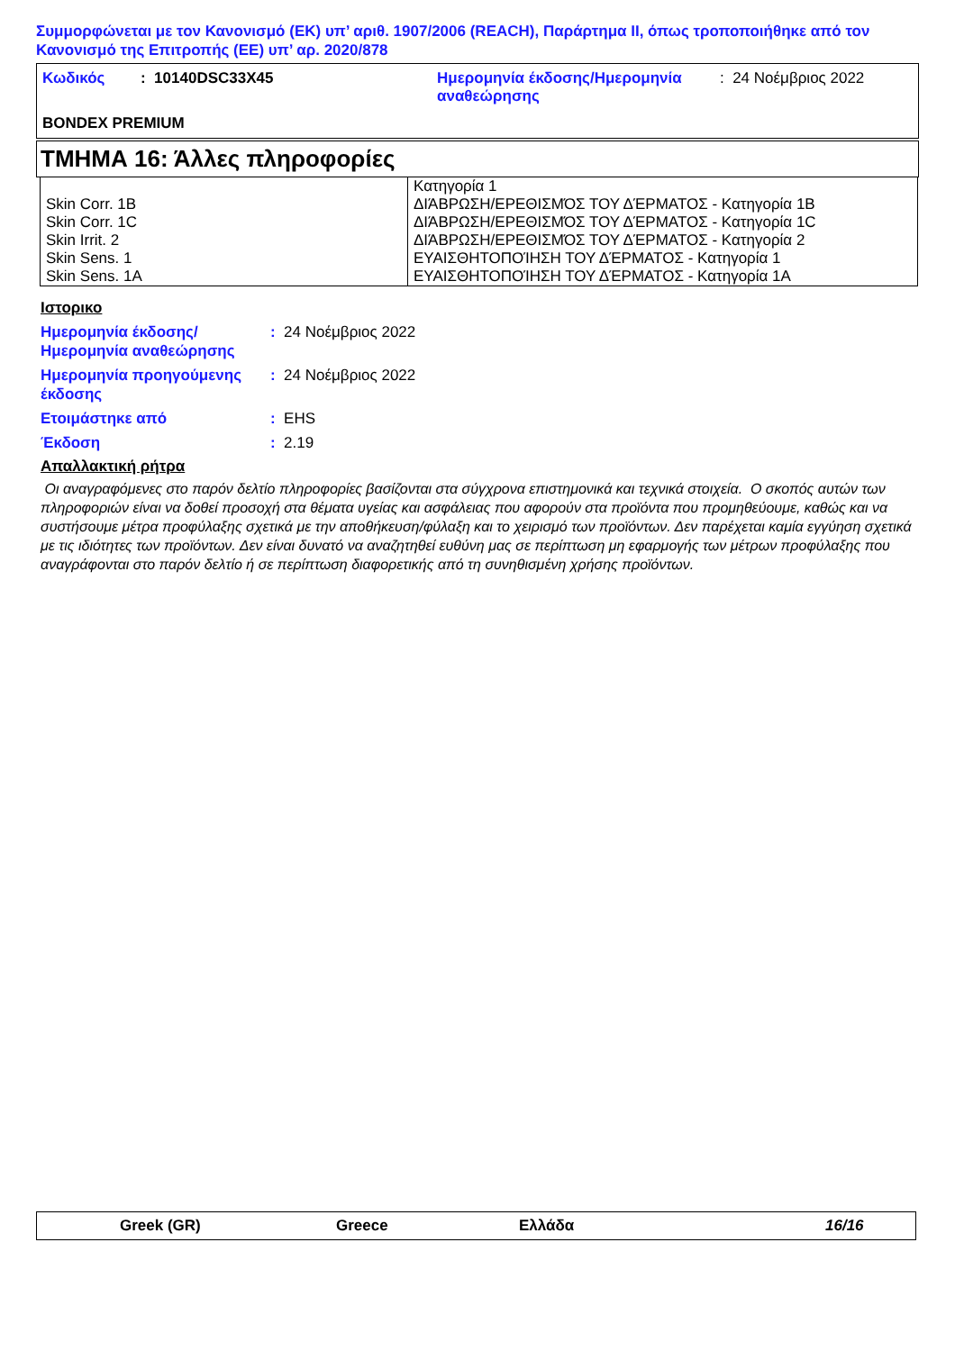Συμμορφώνεται με τον Κανονισμό (ΕΚ) υπ’ αριθ. 1907/2006 (REACH), Παράρτημα II, όπως τροποποιήθηκε από τον Κανονισμό της Επιτροπής (ΕΕ) υπ’ αρ. 2020/878
| Κωδικός | : 10140DSC33X45 | Ημερομηνία έκδοσης/Ημερομηνία αναθεώρησης | : 24 Νοέμβριος 2022 |
| BONDEX PREMIUM | | | |
ΤΜΗΜΑ 16: Άλλες πληροφορίες
| Skin Corr. 1B Skin Corr. 1C Skin Irrit. 2 Skin Sens. 1 Skin Sens. 1A | Κατηγορία 1 ΔΙΆΒΡΩΣΗ/ΕΡΕΘΙΣΜΌΣ ΤΟΥ ΔΈΡΜΑΤΟΣ - Κατηγορία 1B ΔΙΆΒΡΩΣΗ/ΕΡΕΘΙΣΜΌΣ ΤΟΥ ΔΈΡΜΑΤΟΣ - Κατηγορία 1C ΔΙΆΒΡΩΣΗ/ΕΡΕΘΙΣΜΌΣ ΤΟΥ ΔΈΡΜΑΤΟΣ - Κατηγορία 2 ΕΥΑΙΣΘΗΤΟΠΟΊΗΣΗ ΤΟΥ ΔΈΡΜΑΤΟΣ - Κατηγορία 1 ΕΥΑΙΣΘΗΤΟΠΟΊΗΣΗ ΤΟΥ ΔΈΡΜΑΤΟΣ - Κατηγορία 1A |
Ιστορικο
| Ημερομηνία έκδοσης/ Ημερομηνία αναθεώρησης | : 24 Νοέμβριος 2022 |
| Ημερομηνία προηγούμενης έκδοσης | : 24 Νοέμβριος 2022 |
| Ετοιμάστηκε από | : EHS |
| Έκδοση | : 2.19 |
Απαλλακτική ρήτρα
Οι αναγραφόμενες στο παρόν δελτίο πληροφορίες βασίζονται στα σύγχρονα επιστημονικά και τεχνικά στοιχεία. Ο σκοπός αυτών των πληροφοριών είναι να δοθεί προσοχή στα θέματα υγείας και ασφάλειας που αφορούν στα προϊόντα που προμηθεύουμε, καθώς και να συστήσουμε μέτρα προφύλαξης σχετικά με την αποθήκευση/φύλαξη και το χειρισμό των προϊόντων. Δεν παρέχεται καμία εγγύηση σχετικά με τις ιδιότητες των προϊόντων. Δεν είναι δυνατό να αναζητηθεί ευθύνη μας σε περίπτωση μη εφαρμογής των μέτρων προφύλαξης που αναγράφονται στο παρόν δελτίο ή σε περίπτωση διαφορετικής από τη συνηθισμένη χρήσης προϊόντων.
Greek (GR) Greece Ελλάδα 16/16